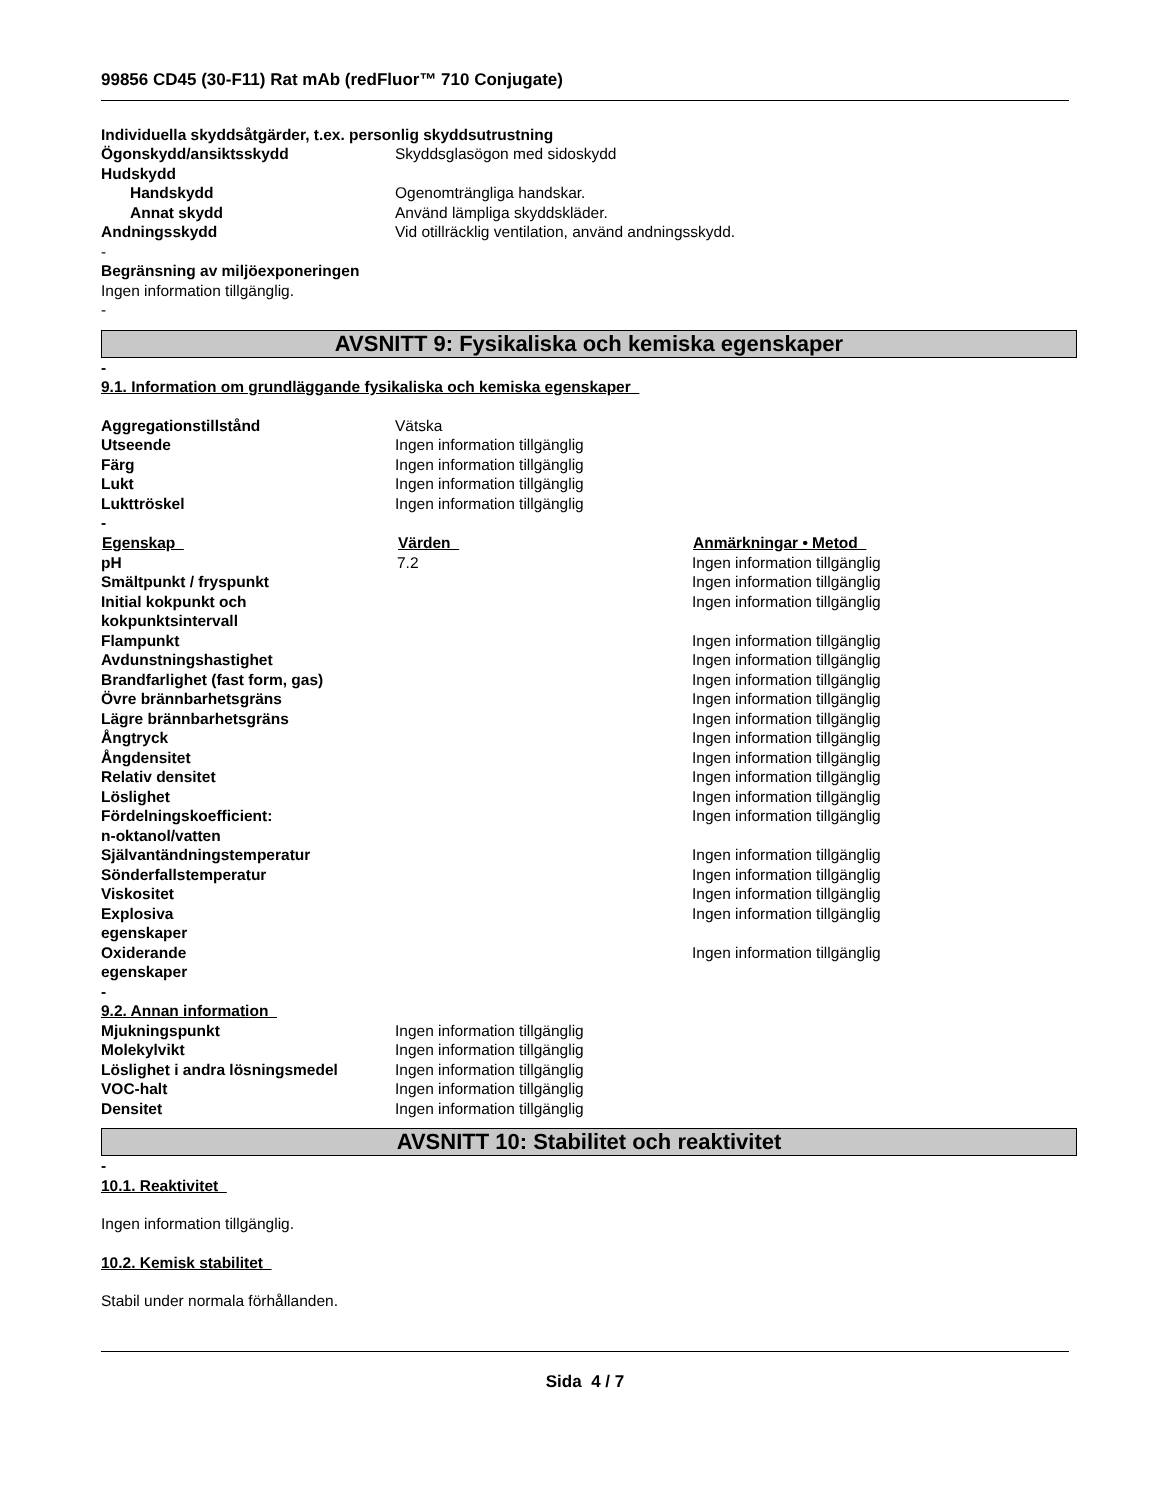99856 CD45 (30-F11) Rat mAb (redFluor™ 710 Conjugate)
Individuella skyddsåtgärder, t.ex. personlig skyddsutrustning
| Ögonskydd/ansiktsskydd | Skyddsglasögon med sidoskydd |
| Hudskydd | |
| Handskydd | Ogenomträngliga handskar. |
| Annat skydd | Använd lämpliga skyddskläder. |
| Andningsskydd | Vid otillräcklig ventilation, använd andningsskydd. |
-
Begränsning av miljöexponeringen
Ingen information tillgänglig.
-
AVSNITT 9: Fysikaliska och kemiska egenskaper
-
9.1. Information om grundläggande fysikaliska och kemiska egenskaper
| Aggregationstillstånd | Vätska |
| Utseende | Ingen information tillgänglig |
| Färg | Ingen information tillgänglig |
| Lukt | Ingen information tillgänglig |
| Lukttröskel | Ingen information tillgänglig |
-
| Egenskap | Värden | Anmärkningar • Metod |
| --- | --- | --- |
| pH | 7.2 | Ingen information tillgänglig |
| Smältpunkt / fryspunkt | | Ingen information tillgänglig |
| Initial kokpunkt och kokpunktsintervall | | Ingen information tillgänglig |
| Flampunkt | | Ingen information tillgänglig |
| Avdunstningshastighet | | Ingen information tillgänglig |
| Brandfarlighet (fast form, gas) | | Ingen information tillgänglig |
| Övre brännbarhetsgräns | | Ingen information tillgänglig |
| Lägre brännbarhetsgräns | | Ingen information tillgänglig |
| Ångtryck | | Ingen information tillgänglig |
| Ångdensitet | | Ingen information tillgänglig |
| Relativ densitet | | Ingen information tillgänglig |
| Löslighet | | Ingen information tillgänglig |
| Fördelningskoefficient: n-oktanol/vatten | | Ingen information tillgänglig |
| Självantändningstemperatur | | Ingen information tillgänglig |
| Sönderfallstemperatur | | Ingen information tillgänglig |
| Viskositet | | Ingen information tillgänglig |
| Explosiva egenskaper | | Ingen information tillgänglig |
| Oxiderande egenskaper | | Ingen information tillgänglig |
-
9.2. Annan information
| Mjukningspunkt | Ingen information tillgänglig |
| Molekylvikt | Ingen information tillgänglig |
| Löslighet i andra lösningsmedel | Ingen information tillgänglig |
| VOC-halt | Ingen information tillgänglig |
| Densitet | Ingen information tillgänglig |
AVSNITT 10: Stabilitet och reaktivitet
-
10.1. Reaktivitet
Ingen information tillgänglig.
10.2. Kemisk stabilitet
Stabil under normala förhållanden.
Sida 4 / 7